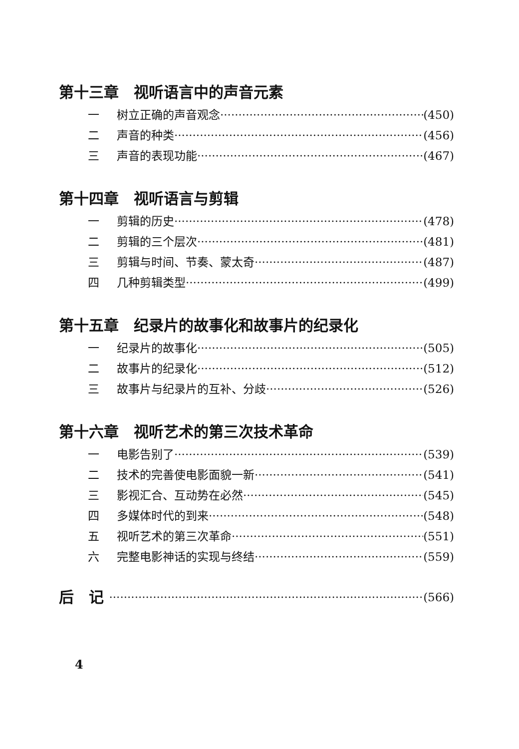第十三章　视听语言中的声音元素
一 树立正确的声音观念 (450)
二 声音的种类 (456)
三 声音的表现功能 (467)
第十四章　视听语言与剪辑
一 剪辑的历史 (478)
二 剪辑的三个层次 (481)
三 剪辑与时间、节奏、蒙太奇 (487)
四 几种剪辑类型 (499)
第十五章　纪录片的故事化和故事片的纪录化
一 纪录片的故事化 (505)
二 故事片的纪录化 (512)
三 故事片与纪录片的互补、分歧 (526)
第十六章　视听艺术的第三次技术革命
一 电影告别了 (539)
二 技术的完善使电影面貌一新 (541)
三 影视汇合、互动势在必然 (545)
四 多媒体时代的到来 (548)
五 视听艺术的第三次革命 (551)
六 完整电影神话的实现与终结 (559)
后　记 (566)
4